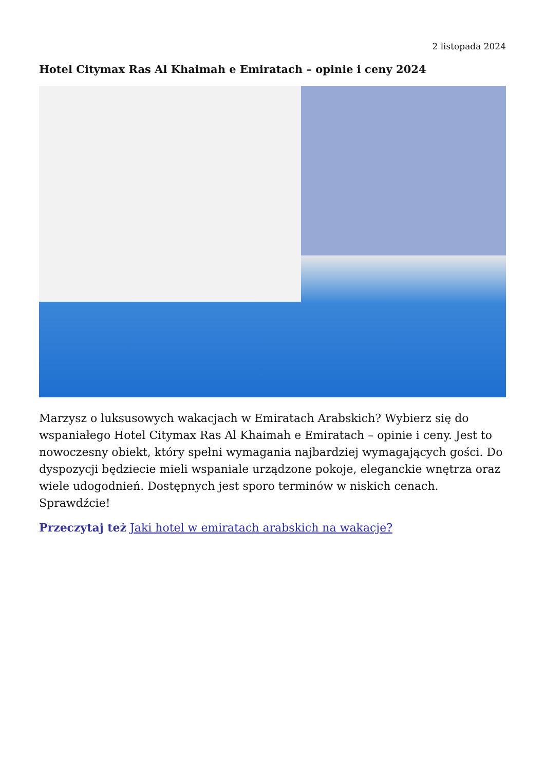2 listopada 2024
Hotel Citymax Ras Al Khaimah e Emiratach – opinie i ceny 2024
Marzysz o luksusowych wakacjach w Emiratach Arabskich? Wybierz się do wspaniałego Hotel Citymax Ras Al Khaimah e Emiratach – opinie i ceny. Jest to nowoczesny obiekt, który spełni wymagania najbardziej wymagających gości. Do dyspozycji będziecie mieli wspaniale urządzone pokoje, eleganckie wnętrza oraz wiele udogodnień. Dostępnych jest sporo terminów w niskich cenach. Sprawdźcie!
Przeczytaj też Jaki hotel w emiratach arabskich na wakacje?